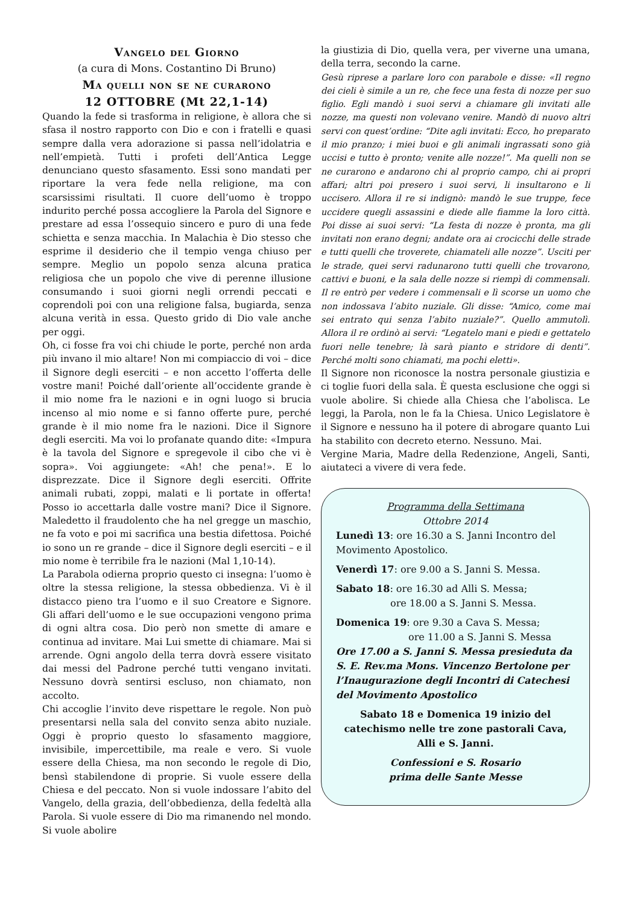Vangelo del Giorno
(a cura di Mons. Costantino Di Bruno)
Ma quelli non se ne curarono
12 OTTOBRE (Mt 22,1-14)
Quando la fede si trasforma in religione, è allora che si sfasa il nostro rapporto con Dio e con i fratelli e quasi sempre dalla vera adorazione si passa nell’idolatria e nell’empietà. Tutti i profeti dell’Antica Legge denunciano questo sfasamento. Essi sono mandati per riportare la vera fede nella religione, ma con scarsissimi risultati. Il cuore dell’uomo è troppo indurito perché possa accogliere la Parola del Signore e prestare ad essa l’ossequio sincero e puro di una fede schietta e senza macchia. In Malachia è Dio stesso che esprime il desiderio che il tempio venga chiuso per sempre. Meglio un popolo senza alcuna pratica religiosa che un popolo che vive di perenne illusione consumando i suoi giorni negli orrendi peccati e coprendoli poi con una religione falsa, bugiarda, senza alcuna verità in essa. Questo grido di Dio vale anche per oggi.
Oh, ci fosse fra voi chi chiude le porte, perché non arda più invano il mio altare! Non mi compiaccio di voi – dice il Signore degli eserciti – e non accetto l’offerta delle vostre mani! Poiché dall’oriente all’occidente grande è il mio nome fra le nazioni e in ogni luogo si brucia incenso al mio nome e si fanno offerte pure, perché grande è il mio nome fra le nazioni. Dice il Signore degli eserciti. Ma voi lo profanate quando dite: «Impura è la tavola del Signore e spregevole il cibo che vi è sopra». Voi aggiungete: «Ah! che pena!». E lo disprezzate. Dice il Signore degli eserciti. Offrite animali rubati, zoppi, malati e li portate in offerta! Posso io accettarla dalle vostre mani? Dice il Signore. Maledetto il fraudolento che ha nel gregge un maschio, ne fa voto e poi mi sacrifica una bestia difettosa. Poiché io sono un re grande – dice il Signore degli eserciti – e il mio nome è terribile fra le nazioni (Mal 1,10-14).
La Parabola odierna proprio questo ci insegna: l’uomo è oltre la stessa religione, la stessa obbedienza. Vi è il distacco pieno tra l’uomo e il suo Creatore e Signore. Gli affari dell’uomo e le sue occupazioni vengono prima di ogni altra cosa. Dio però non smette di amare e continua ad invitare. Mai Lui smette di chiamare. Mai si arrende. Ogni angolo della terra dovrà essere visitato dai messi del Padrone perché tutti vengano invitati. Nessuno dovrà sentirsi escluso, non chiamato, non accolto.
Chi accoglie l’invito deve rispettare le regole. Non può presentarsi nella sala del convito senza abito nuziale. Oggi è proprio questo lo sfasamento maggiore, invisibile, impercettibile, ma reale e vero. Si vuole essere della Chiesa, ma non secondo le regole di Dio, bensì stabilendone di proprie. Si vuole essere della Chiesa e del peccato. Non si vuole indossare l’abito del Vangelo, della grazia, dell’obbedienza, della fedeltà alla Parola. Si vuole essere di Dio ma rimanendo nel mondo. Si vuole abolire
la giustizia di Dio, quella vera, per viverne una umana, della terra, secondo la carne.
Gesù riprese a parlare loro con parabole e disse: «Il regno dei cieli è simile a un re, che fece una festa di nozze per suo figlio. Egli mandò i suoi servi a chiamare gli invitati alle nozze, ma questi non volevano venire. Mandò di nuovo altri servi con quest’ordine: “Dite agli invitati: Ecco, ho preparato il mio pranzo; i miei buoi e gli animali ingrassati sono già uccisi e tutto è pronto; venite alle nozze!”. Ma quelli non se ne curarono e andarono chi al proprio campo, chi ai propri affari; altri poi presero i suoi servi, li insultarono e li uccisero. Allora il re si indignò: mandò le sue truppe, fece uccidere quegli assassini e diede alle fiamme la loro città. Poi disse ai suoi servi: “La festa di nozze è pronta, ma gli invitati non erano degni; andate ora ai crocicchi delle strade e tutti quelli che troverete, chiamateli alle nozze”. Usciti per le strade, quei servi radunarono tutti quelli che trovarono, cattivi e buoni, e la sala delle nozze si riempì di commensali. Il re entrò per vedere i commensali e lì scorse un uomo che non indossava l’abito nuziale. Gli disse: “Amico, come mai sei entrato qui senza l’abito nuziale?”. Quello ammutolì. Allora il re ordinò ai servi: “Legatelo mani e piedi e gettatelo fuori nelle tenebre; là sarà pianto e stridore di denti”. Perché molti sono chiamati, ma pochi eletti».
Il Signore non riconosce la nostra personale giustizia e ci toglie fuori della sala. È questa esclusione che oggi si vuole abolire. Si chiede alla Chiesa che l’abolisca. Le leggi, la Parola, non le fa la Chiesa. Unico Legislatore è il Signore e nessuno ha il potere di abrogare quanto Lui ha stabilito con decreto eterno. Nessuno. Mai.
Vergine Maria, Madre della Redenzione, Angeli, Santi, aiutateci a vivere di vera fede.
Programma della Settimana
Ottobre 2014
Lunedì 13: ore 16.30 a S. Janni Incontro del Movimento Apostolico.
Venerdì 17: ore 9.00 a S. Janni S. Messa.
Sabato 18: ore 16.30 ad Alli S. Messa;
ore 18.00 a S. Janni S. Messa.
Domenica 19: ore 9.30 a Cava S. Messa;
ore 11.00 a S. Janni S. Messa
Ore 17.00 a S. Janni S. Messa presieduta da S. E. Rev.ma Mons. Vincenzo Bertolone per l’Inaugurazione degli Incontri di Catechesi del Movimento Apostolico
Sabato 18 e Domenica 19 inizio del catechismo nelle tre zone pastorali Cava, Alli e S. Janni.
Confessioni e S. Rosario
prima delle Sante Messe